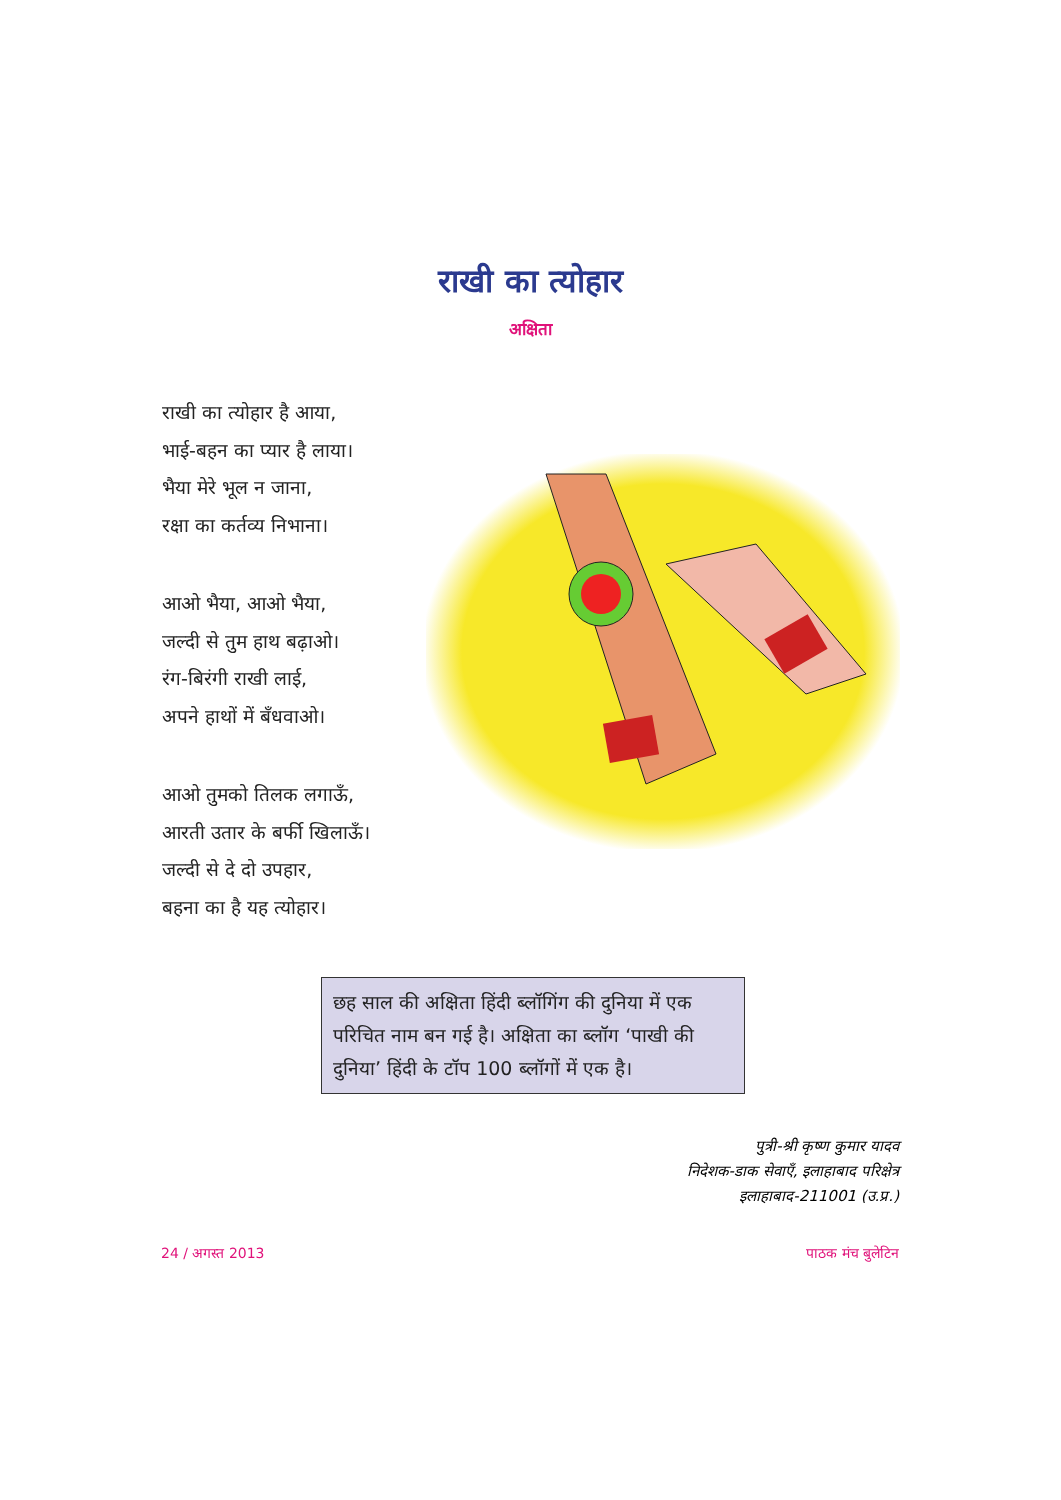राखी का त्योहार
अक्षिता
राखी का त्योहार है आया,
भाई-बहन का प्यार है लाया।
भैया मेरे भूल न जाना,
रक्षा का कर्तव्य निभाना।
आओ भैया, आओ भैया,
जल्दी से तुम हाथ बढ़ाओ।
रंग-बिरंगी राखी लाई,
अपने हाथों में बँधवाओ।
आओ तुमको तिलक लगाऊँ,
आरती उतार के बर्फी खिलाऊँ।
जल्दी से दे दो उपहार,
बहना का है यह त्योहार।
छह साल की अक्षिता हिंदी ब्लॉगिंग की दुनिया में एक परिचित नाम बन गई है। अक्षिता का ब्लॉग ‘पाखी की दुनिया’ हिंदी के टॉप 100 ब्लॉगों में एक है।
पुत्री-श्री कृष्ण कुमार यादव
निदेशक-डाक सेवाएँ, इलाहाबाद परिक्षेत्र
इलाहाबाद-211001 (उ.प्र.)
24 / अगस्त 2013 पाठक मंच बुलेटिन